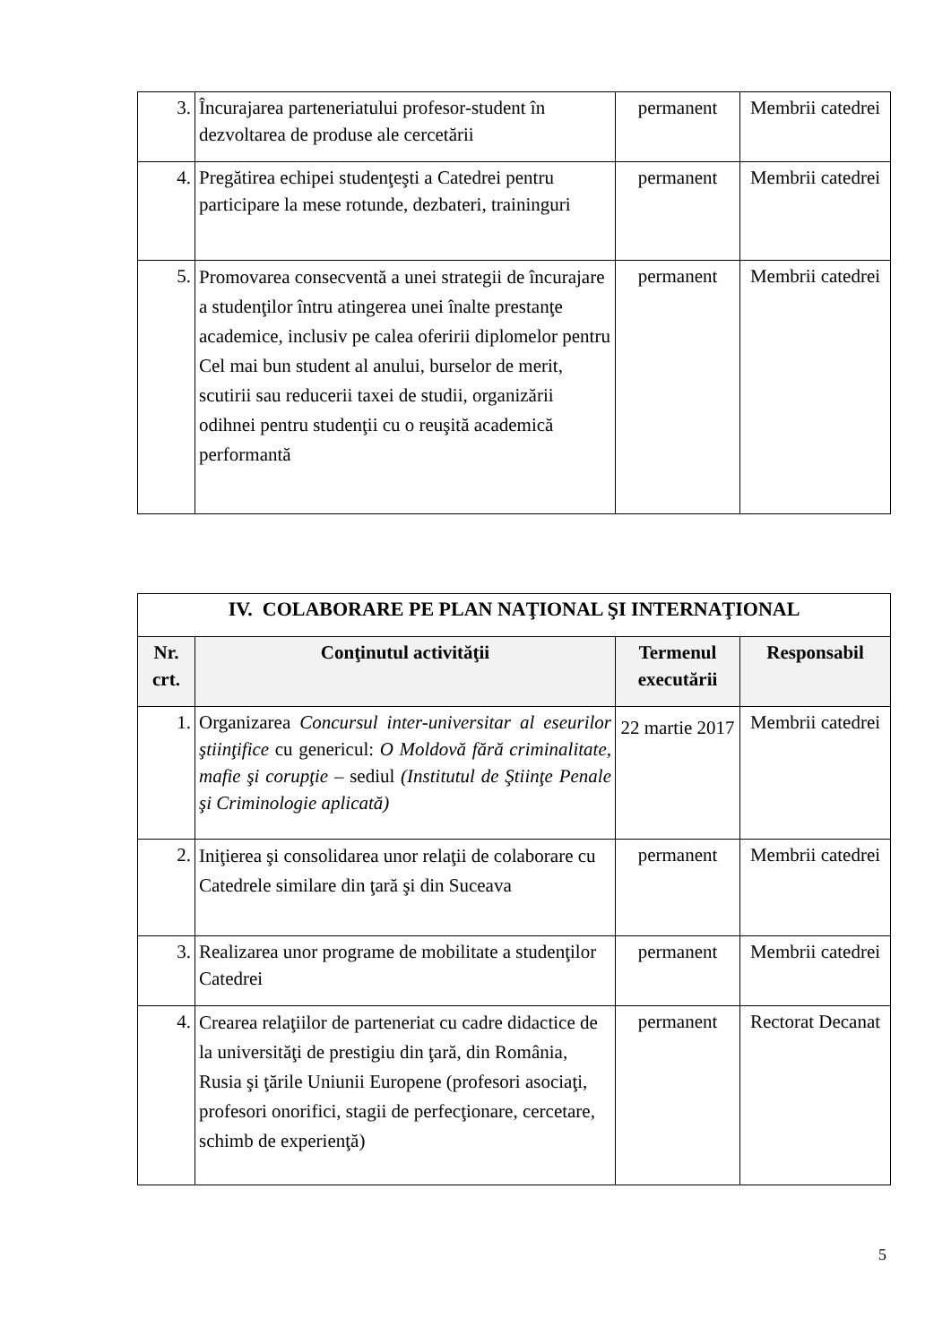| 3. | Încurajarea parteneriatului profesor-student în dezvoltarea de produse ale cercetării | permanent | Membrii catedrei |
| 4. | Pregătirea echipei studenţeşti a Catedrei pentru participare la mese rotunde, dezbateri, traininguri | permanent | Membrii catedrei |
| 5. | Promovarea consecventă a unei strategii de încurajare a studenţilor întru atingerea unei înalte prestanţe academice, inclusiv pe calea oferirii diplomelor pentru Cel mai bun student al anului, burselor de merit, scutirii sau reducerii taxei de studii, organizării odihnei pentru studenţii cu o reuşită academică performantă | permanent | Membrii catedrei |
| IV. COLABORARE PE PLAN NAŢIONAL ŞI INTERNAŢIONAL | | | |
| Nr. crt. | Conţinutul activităţii | Termenul executării | Responsabil |
| 1. | Organizarea Concursul inter-universitar al eseurilor ştiinţifice cu genericul: O Moldovă fără criminalitate, mafie şi corupţie – sediul (Institutul de Ştiinţe Penale şi Criminologie aplicată) | 22 martie 2017 | Membrii catedrei |
| 2. | Iniţierea şi consolidarea unor relaţii de colaborare cu Catedrele similare din ţară şi din Suceava | permanent | Membrii catedrei |
| 3. | Realizarea unor programe de mobilitate a studenţilor Catedrei | permanent | Membrii catedrei |
| 4. | Crearea relaţiilor de parteneriat cu cadre didactice de la universităţi de prestigiu din ţară, din România, Rusia şi ţările Uniunii Europene (profesori asociaţi, profesori onorifici, stagii de perfecţionare, cercetare, schimb de experienţă) | permanent | Rectorat Decanat |
5